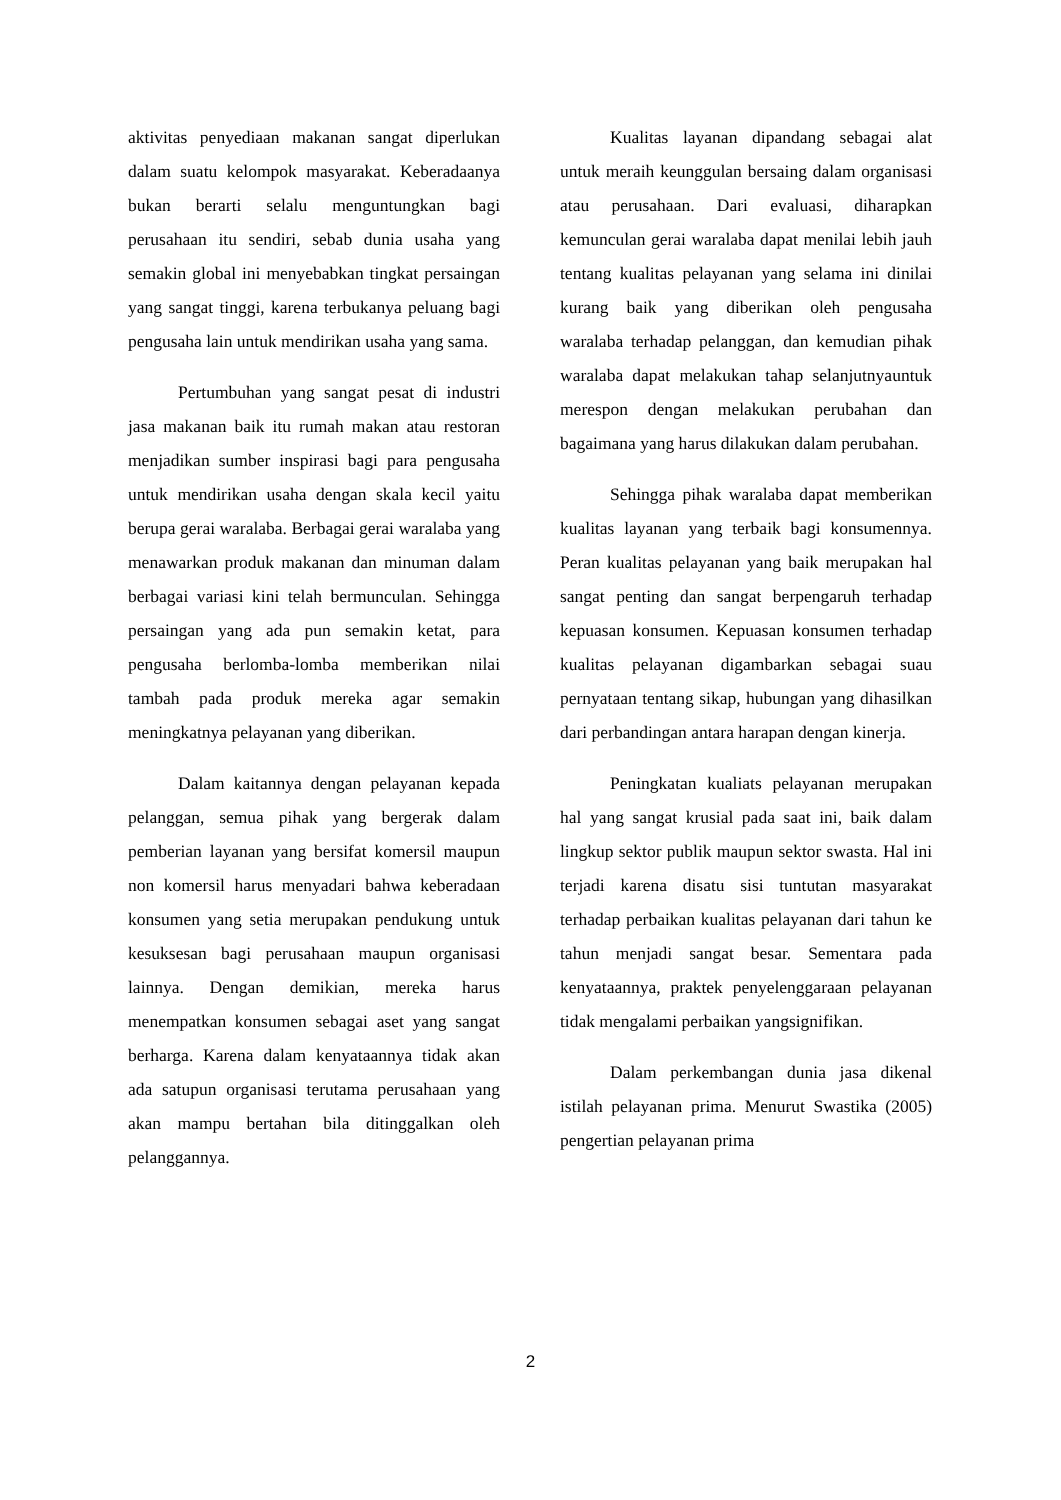aktivitas penyediaan makanan sangat diperlukan dalam suatu kelompok masyarakat. Keberadaanya bukan berarti selalu menguntungkan bagi perusahaan itu sendiri, sebab dunia usaha yang semakin global ini menyebabkan tingkat persaingan yang sangat tinggi, karena terbukanya peluang bagi pengusaha lain untuk mendirikan usaha yang sama.
Pertumbuhan yang sangat pesat di industri jasa makanan baik itu rumah makan atau restoran menjadikan sumber inspirasi bagi para pengusaha untuk mendirikan usaha dengan skala kecil yaitu berupa gerai waralaba. Berbagai gerai waralaba yang menawarkan produk makanan dan minuman dalam berbagai variasi kini telah bermunculan. Sehingga persaingan yang ada pun semakin ketat, para pengusaha berlomba-lomba memberikan nilai tambah pada produk mereka agar semakin meningkatnya pelayanan yang diberikan.
Dalam kaitannya dengan pelayanan kepada pelanggan, semua pihak yang bergerak dalam pemberian layanan yang bersifat komersil maupun non komersil harus menyadari bahwa keberadaan konsumen yang setia merupakan pendukung untuk kesuksesan bagi perusahaan maupun organisasi lainnya. Dengan demikian, mereka harus menempatkan konsumen sebagai aset yang sangat berharga. Karena dalam kenyataannya tidak akan ada satupun organisasi terutama perusahaan yang akan mampu bertahan bila ditinggalkan oleh pelanggannya.
Kualitas layanan dipandang sebagai alat untuk meraih keunggulan bersaing dalam organisasi atau perusahaan. Dari evaluasi, diharapkan kemunculan gerai waralaba dapat menilai lebih jauh tentang kualitas pelayanan yang selama ini dinilai kurang baik yang diberikan oleh pengusaha waralaba terhadap pelanggan, dan kemudian pihak waralaba dapat melakukan tahap selanjutnyauntuk merespon dengan melakukan perubahan dan bagaimana yang harus dilakukan dalam perubahan.
Sehingga pihak waralaba dapat memberikan kualitas layanan yang terbaik bagi konsumennya. Peran kualitas pelayanan yang baik merupakan hal sangat penting dan sangat berpengaruh terhadap kepuasan konsumen. Kepuasan konsumen terhadap kualitas pelayanan digambarkan sebagai suau pernyataan tentang sikap, hubungan yang dihasilkan dari perbandingan antara harapan dengan kinerja.
Peningkatan kualiats pelayanan merupakan hal yang sangat krusial pada saat ini, baik dalam lingkup sektor publik maupun sektor swasta. Hal ini terjadi karena disatu sisi tuntutan masyarakat terhadap perbaikan kualitas pelayanan dari tahun ke tahun menjadi sangat besar. Sementara pada kenyataannya, praktek penyelenggaraan pelayanan tidak mengalami perbaikan yangsignifikan.
Dalam perkembangan dunia jasa dikenal istilah pelayanan prima. Menurut Swastika (2005) pengertian pelayanan prima
2